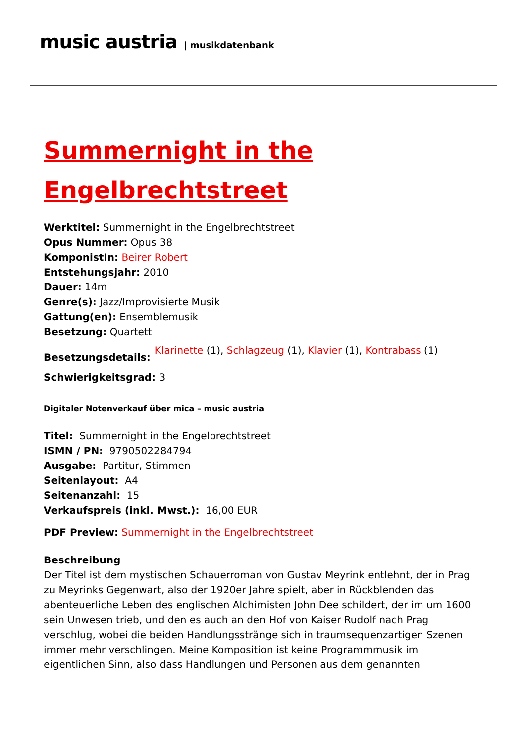music austria | musikdatenbank
Summernight in the Engelbrechtstreet
Werktitel: Summernight in the Engelbrechtstreet
Opus Nummer: Opus 38
KomponistIn: Beirer Robert
Entstehungsjahr: 2010
Dauer: 14m
Genre(s): Jazz/Improvisierte Musik
Gattung(en): Ensemblemusik
Besetzung: Quartett
Besetzungsdetails: Klarinette (1), Schlagzeug (1), Klavier (1), Kontrabass (1)
Schwierigkeitsgrad: 3
Digitaler Notenverkauf über mica – music austria
Titel: Summernight in the Engelbrechtstreet
ISMN / PN: 9790502284794
Ausgabe: Partitur, Stimmen
Seitenlayout: A4
Seitenanzahl: 15
Verkaufspreis (inkl. Mwst.): 16,00 EUR
PDF Preview: Summernight in the Engelbrechtstreet
Beschreibung
Der Titel ist dem mystischen Schauerroman von Gustav Meyrink entlehnt, der in Prag zu Meyrinks Gegenwart, also der 1920er Jahre spielt, aber in Rückblenden das abenteuerliche Leben des englischen Alchimisten John Dee schildert, der im um 1600 sein Unwesen trieb, und den es auch an den Hof von Kaiser Rudolf nach Prag verschlug, wobei die beiden Handlungsstränge sich in traumsequenzartigen Szenen immer mehr verschlingen. Meine Komposition ist keine Programmmusik im eigentlichen Sinn, also dass Handlungen und Personen aus dem genannten